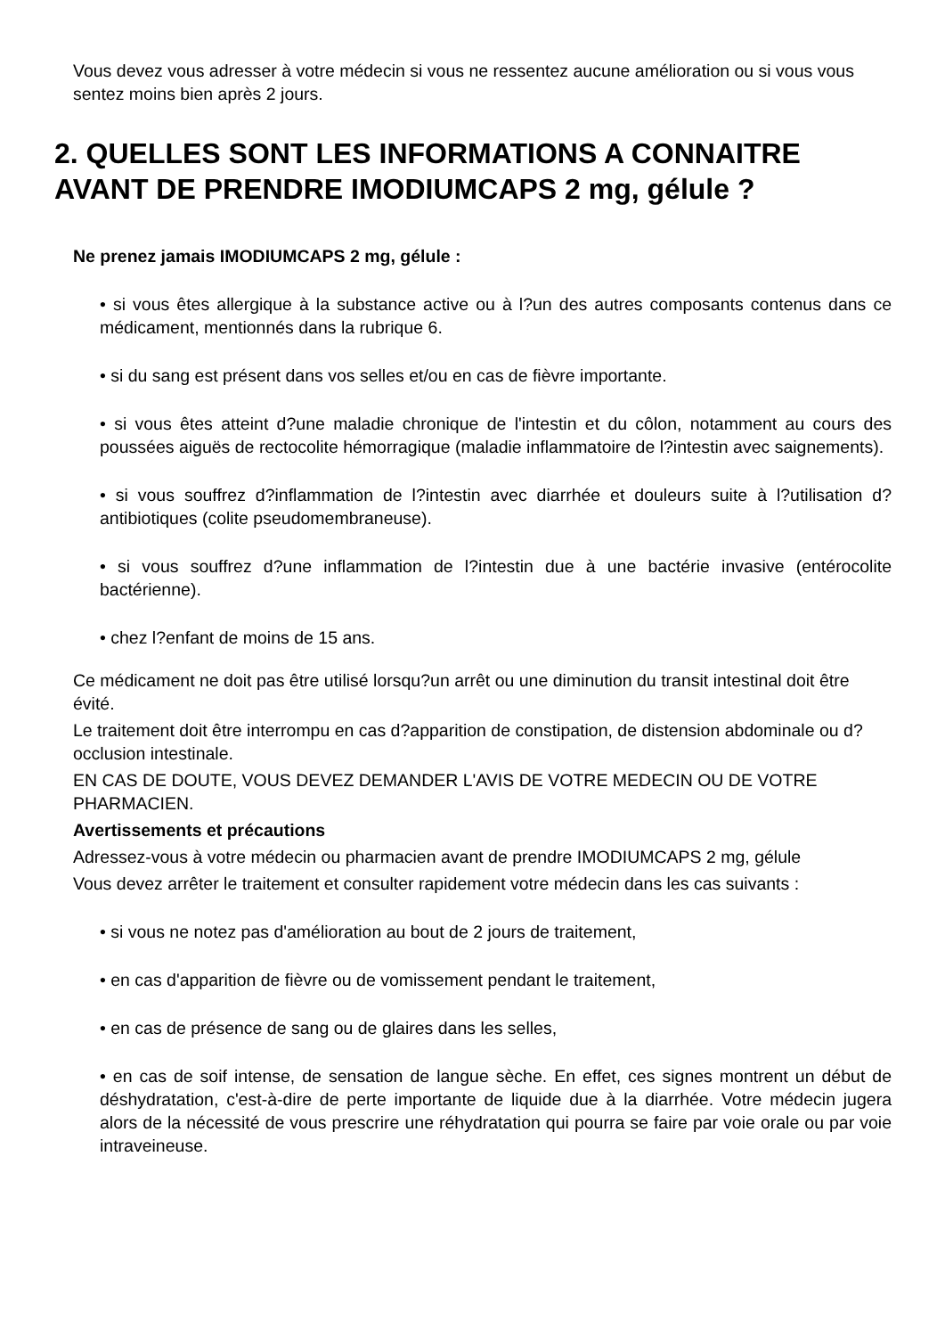Vous devez vous adresser à votre médecin si vous ne ressentez aucune amélioration ou si vous vous sentez moins bien après 2 jours.
2. QUELLES SONT LES INFORMATIONS A CONNAITRE AVANT DE PRENDRE IMODIUMCAPS 2 mg, gélule ?
Ne prenez jamais IMODIUMCAPS 2 mg, gélule :
• si vous êtes allergique à la substance active ou à l?un des autres composants contenus dans ce médicament, mentionnés dans la rubrique 6.
• si du sang est présent dans vos selles et/ou en cas de fièvre importante.
• si vous êtes atteint d?une maladie chronique de l'intestin et du côlon, notamment au cours des poussées aiguës de rectocolite hémorragique (maladie inflammatoire de l?intestin avec saignements).
• si vous souffrez d?inflammation de l?intestin avec diarrhée et douleurs suite à l?utilisation d?antibiotiques (colite pseudomembraneuse).
• si vous souffrez d?une inflammation de l?intestin due à une bactérie invasive (entérocolite bactérienne).
• chez l?enfant de moins de 15 ans.
Ce médicament ne doit pas être utilisé lorsqu?un arrêt ou une diminution du transit intestinal doit être évité.
Le traitement doit être interrompu en cas d?apparition de constipation, de distension abdominale ou d?occlusion intestinale.
EN CAS DE DOUTE, VOUS DEVEZ DEMANDER L'AVIS DE VOTRE MEDECIN OU DE VOTRE PHARMACIEN.
Avertissements et précautions
Adressez-vous à votre médecin ou pharmacien avant de prendre IMODIUMCAPS 2 mg, gélule
Vous devez arrêter le traitement et consulter rapidement votre médecin dans les cas suivants :
• si vous ne notez pas d'amélioration au bout de 2 jours de traitement,
• en cas d'apparition de fièvre ou de vomissement pendant le traitement,
• en cas de présence de sang ou de glaires dans les selles,
• en cas de soif intense, de sensation de langue sèche. En effet, ces signes montrent un début de déshydratation, c'est-à-dire de perte importante de liquide due à la diarrhée. Votre médecin jugera alors de la nécessité de vous prescrire une réhydratation qui pourra se faire par voie orale ou par voie intraveineuse.